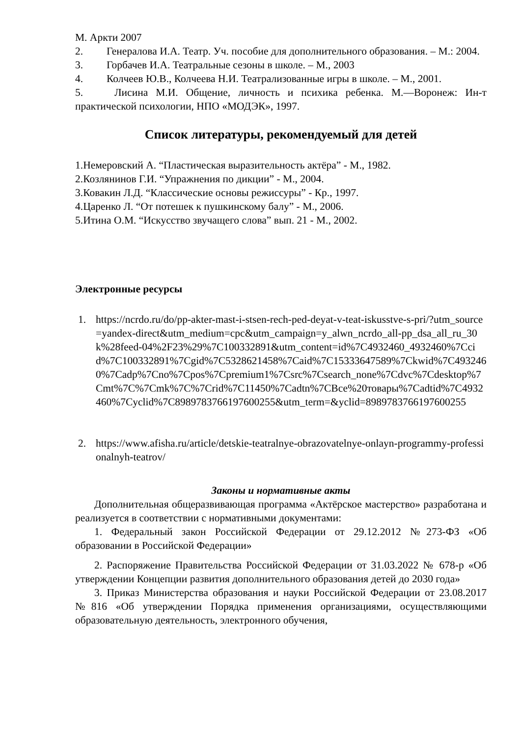М. Аркти 2007
2. Генералова И.А. Театр. Уч. пособие для дополнительного образования. – М.: 2004.
3. Горбачев И.А. Театральные сезоны в школе. – М., 2003
4. Колчеев Ю.В., Колчеева Н.И. Театрализованные игры в школе. – М., 2001.
5. Лисина М.И. Общение, личность и психика ребенка. М.—Воронеж: Ин-т практической психологии, НПО «МОДЭК», 1997.
Список литературы, рекомендуемый для детей
1.Немеровский А. “Пластическая выразительность актёра” - М., 1982.
2.Козлянинов Г.И. “Упражнения по дикции” - М., 2004.
3.Ковакин Л.Д. “Классические основы режиссуры” - Кр., 1997.
4.Царенко Л. “От потешек к пушкинскому балу” - М., 2006.
5.Итина О.М. “Искусство звучащего слова” вып. 21 - М., 2002.
Электронные ресурсы
1. https://ncrdo.ru/do/pp-akter-mast-i-stsen-rech-ped-deyat-v-teat-iskusstve-s-pri/?utm_source=yandex-direct&utm_medium=cpc&utm_campaign=y_alwn_ncrdo_all-pp_dsa_all_ru_30k%28feed-04%2F23%29%7C100332891&utm_content=id%7C4932460_4932460%7Ccid%7C100332891%7Cgid%7C5328621458%7Caid%7C15333647589%7Ckwid%7C4932460%7Cadp%7Cno%7Cpos%7Cpremium1%7Csrc%7Csearch_none%7Cdvc%7Cdesktop%7Cmt%7C%7Cmk%7C%7Crid%7C11450%7Cadtn%7CВсе%20товары%7Cadtid%7C4932460%7Cyclid%7C8989783766197600255&utm_term=&yclid=8989783766197600255
2. https://www.afisha.ru/article/detskie-teatralnye-obrazovatelnye-onlayn-programmy-professionalnyh-teatrov/
Законы и нормативные акты
Дополнительная общеразвивающая программа «Актёрское мастерство» разработана и реализуется в соответствии с нормативными документами:
1. Федеральный закон Российской Федерации от 29.12.2012 №273-ФЗ «Об образовании в Российской Федерации»
2. Распоряжение Правительства Российской Федерации от 31.03.2022 № 678-р «Об утверждении Концепции развития дополнительного образования детей до 2030 года»
3. Приказ Министерства образования и науки Российской Федерации от 23.08.2017 №816 «Об утверждении Порядка применения организациями, осуществляющими образовательную деятельность, электронного обучения,